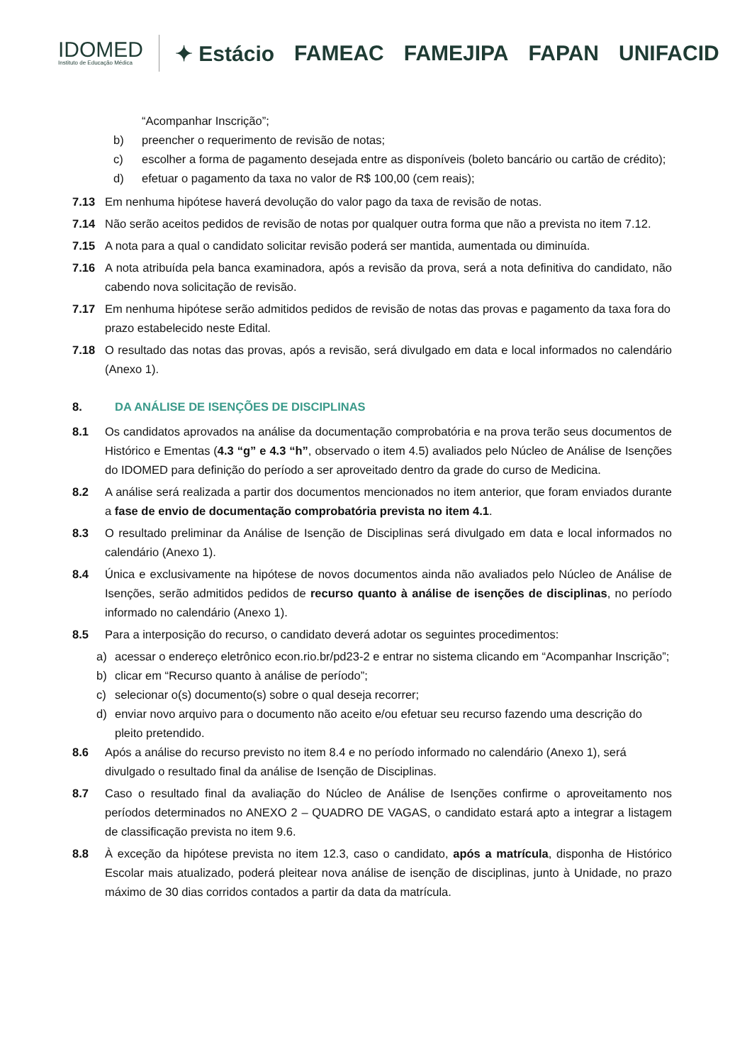IDOMED
Instituto de Educação Médica
✦ Estácio FAMEAC FAMEJIPA FAPAN UNIFACID
“Acompanhar Inscrição”;
b) preencher o requerimento de revisão de notas;
c) escolher a forma de pagamento desejada entre as disponíveis (boleto bancário ou cartão de crédito);
d) efetuar o pagamento da taxa no valor de R$ 100,00 (cem reais);
7.13 Em nenhuma hipótese haverá devolução do valor pago da taxa de revisão de notas.
7.14 Não serão aceitos pedidos de revisão de notas por qualquer outra forma que não a prevista no item 7.12.
7.15 A nota para a qual o candidato solicitar revisão poderá ser mantida, aumentada ou diminuída.
7.16 A nota atribuída pela banca examinadora, após a revisão da prova, será a nota definitiva do candidato, não cabendo nova solicitação de revisão.
7.17 Em nenhuma hipótese serão admitidos pedidos de revisão de notas das provas e pagamento da taxa fora do prazo estabelecido neste Edital.
7.18 O resultado das notas das provas, após a revisão, será divulgado em data e local informados no calendário (Anexo 1).
8. DA ANÁLISE DE ISENÇÕES DE DISCIPLINAS
8.1 Os candidatos aprovados na análise da documentação comprobatória e na prova terão seus documentos de Histórico e Ementas (4.3 “g” e 4.3 “h”, observado o item 4.5) avaliados pelo Núcleo de Análise de Isenções do IDOMED para definição do período a ser aproveitado dentro da grade do curso de Medicina.
8.2 A análise será realizada a partir dos documentos mencionados no item anterior, que foram enviados durante a fase de envio de documentação comprobatória prevista no item 4.1.
8.3 O resultado preliminar da Análise de Isenção de Disciplinas será divulgado em data e local informados no calendário (Anexo 1).
8.4 Única e exclusivamente na hipótese de novos documentos ainda não avaliados pelo Núcleo de Análise de Isenções, serão admitidos pedidos de recurso quanto à análise de isenções de disciplinas, no período informado no calendário (Anexo 1).
8.5 Para a interposição do recurso, o candidato deverá adotar os seguintes procedimentos:
a) acessar o endereço eletrônico econ.rio.br/pd23-2 e entrar no sistema clicando em “Acompanhar Inscrição”;
b) clicar em “Recurso quanto à análise de período”;
c) selecionar o(s) documento(s) sobre o qual deseja recorrer;
d) enviar novo arquivo para o documento não aceito e/ou efetuar seu recurso fazendo uma descrição do pleito pretendido.
8.6 Após a análise do recurso previsto no item 8.4 e no período informado no calendário (Anexo 1), será divulgado o resultado final da análise de Isenção de Disciplinas.
8.7 Caso o resultado final da avaliação do Núcleo de Análise de Isenções confirme o aproveitamento nos períodos determinados no ANEXO 2 – QUADRO DE VAGAS, o candidato estará apto a integrar a listagem de classificação prevista no item 9.6.
8.8 À exceção da hipótese prevista no item 12.3, caso o candidato, após a matrícula, disponha de Histórico Escolar mais atualizado, poderá pleitear nova análise de isenção de disciplinas, junto à Unidade, no prazo máximo de 30 dias corridos contados a partir da data da matrícula.